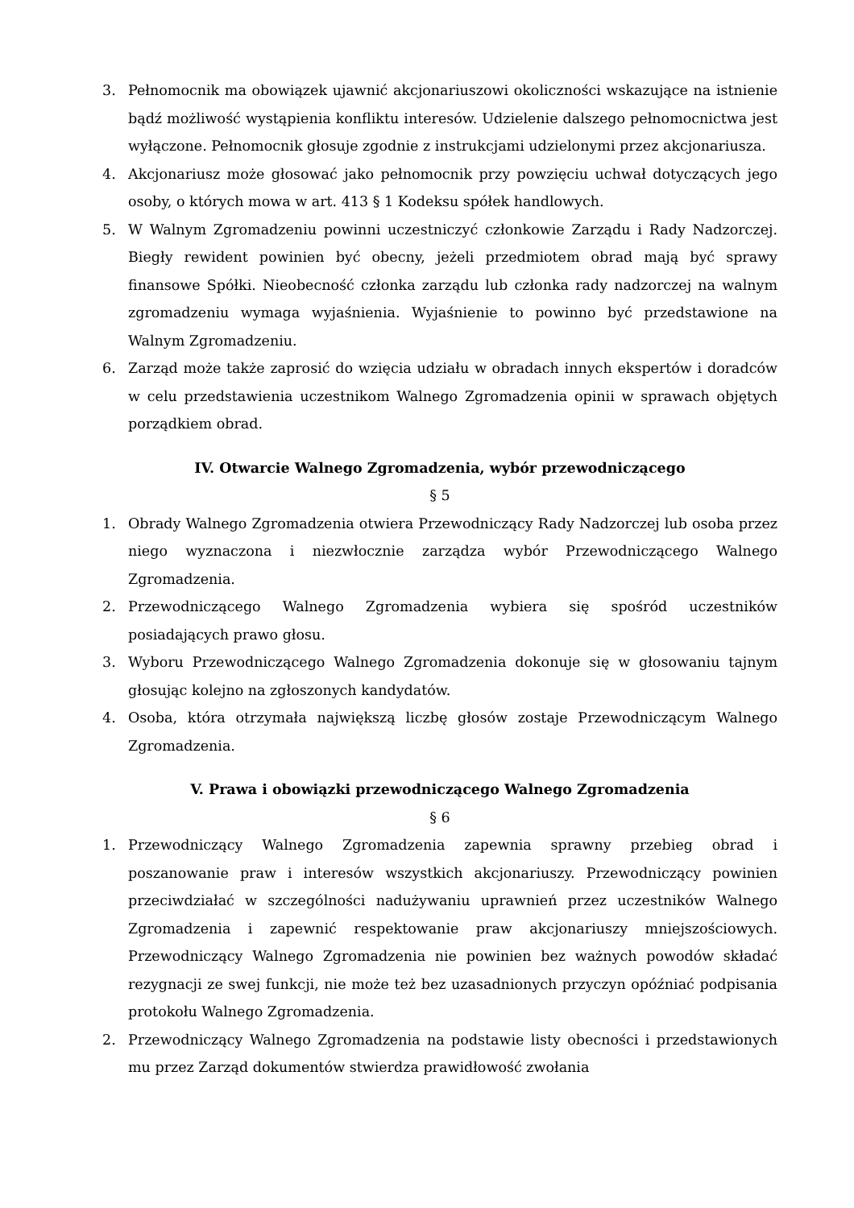3. Pełnomocnik ma obowiązek ujawnić akcjonariuszowi okoliczności wskazujące na istnienie bądź możliwość wystąpienia konfliktu interesów. Udzielenie dalszego pełnomocnictwa jest wyłączone. Pełnomocnik głosuje zgodnie z instrukcjami udzielonymi przez akcjonariusza.
4. Akcjonariusz może głosować jako pełnomocnik przy powzięciu uchwał dotyczących jego osoby, o których mowa w art. 413 § 1 Kodeksu spółek handlowych.
5. W Walnym Zgromadzeniu powinni uczestniczyć członkowie Zarządu i Rady Nadzorczej. Biegły rewident powinien być obecny, jeżeli przedmiotem obrad mają być sprawy finansowe Spółki. Nieobecność członka zarządu lub członka rady nadzorczej na walnym zgromadzeniu wymaga wyjaśnienia. Wyjaśnienie to powinno być przedstawione na Walnym Zgromadzeniu.
6. Zarząd może także zaprosić do wzięcia udziału w obradach innych ekspertów i doradców w celu przedstawienia uczestnikom Walnego Zgromadzenia opinii w sprawach objętych porządkiem obrad.
IV. Otwarcie Walnego Zgromadzenia, wybór przewodniczącego
§ 5
1. Obrady Walnego Zgromadzenia otwiera Przewodniczący Rady Nadzorczej lub osoba przez niego wyznaczona i niezwłocznie zarządza wybór Przewodniczącego Walnego Zgromadzenia.
2. Przewodniczącego Walnego Zgromadzenia wybiera się spośród uczestników posiadających prawo głosu.
3. Wyboru Przewodniczącego Walnego Zgromadzenia dokonuje się w głosowaniu tajnym głosując kolejno na zgłoszonych kandydatów.
4. Osoba, która otrzymała największą liczbę głosów zostaje Przewodniczącym Walnego Zgromadzenia.
V. Prawa i obowiązki przewodniczącego Walnego Zgromadzenia
§ 6
1. Przewodniczący Walnego Zgromadzenia zapewnia sprawny przebieg obrad i poszanowanie praw i interesów wszystkich akcjonariuszy. Przewodniczący powinien przeciwdziałać w szczególności nadużywaniu uprawnień przez uczestników Walnego Zgromadzenia i zapewnić respektowanie praw akcjonariuszy mniejszościowych. Przewodniczący Walnego Zgromadzenia nie powinien bez ważnych powodów składać rezygnacji ze swej funkcji, nie może też bez uzasadnionych przyczyn opóźniać podpisania protokołu Walnego Zgromadzenia.
2. Przewodniczący Walnego Zgromadzenia na podstawie listy obecności i przedstawionych mu przez Zarząd dokumentów stwierdza prawidłowość zwołania